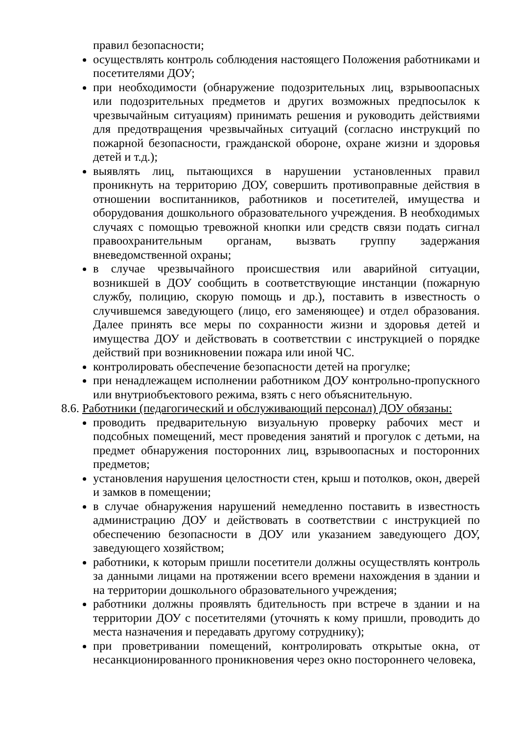правил безопасности;
осуществлять контроль соблюдения настоящего Положения работниками и посетителями ДОУ;
при необходимости (обнаружение подозрительных лиц, взрывоопасных или подозрительных предметов и других возможных предпосылок к чрезвычайным ситуациям) принимать решения и руководить действиями для предотвращения чрезвычайных ситуаций (согласно инструкций по пожарной безопасности, гражданской обороне, охране жизни и здоровья детей и т.д.);
выявлять лиц, пытающихся в нарушении установленных правил проникнуть на территорию ДОУ, совершить противоправные действия в отношении воспитанников, работников и посетителей, имущества и оборудования дошкольного образовательного учреждения. В необходимых случаях с помощью тревожной кнопки или средств связи подать сигнал правоохранительным органам, вызвать группу задержания вневедомственной охраны;
в случае чрезвычайного происшествия или аварийной ситуации, возникшей в ДОУ сообщить в соответствующие инстанции (пожарную службу, полицию, скорую помощь и др.), поставить в известность о случившемся заведующего (лицо, его заменяющее) и отдел образования. Далее принять все меры по сохранности жизни и здоровья детей и имущества ДОУ и действовать в соответствии с инструкцией о порядке действий при возникновении пожара или иной ЧС.
контролировать обеспечение безопасности детей на прогулке;
при ненадлежащем исполнении работником ДОУ контрольно-пропускного или внутриобъектового режима, взять с него объяснительную.
8.6. Работники (педагогический и обслуживающий персонал) ДОУ обязаны:
проводить предварительную визуальную проверку рабочих мест и подсобных помещений, мест проведения занятий и прогулок с детьми, на предмет обнаружения посторонних лиц, взрывоопасных и посторонних предметов;
установления нарушения целостности стен, крыш и потолков, окон, дверей и замков в помещении;
в случае обнаружения нарушений немедленно поставить в известность администрацию ДОУ и действовать в соответствии с инструкцией по обеспечению безопасности в ДОУ или указанием заведующего ДОУ, заведующего хозяйством;
работники, к которым пришли посетители должны осуществлять контроль за данными лицами на протяжении всего времени нахождения в здании и на территории дошкольного образовательного учреждения;
работники должны проявлять бдительность при встрече в здании и на территории ДОУ с посетителями (уточнять к кому пришли, проводить до места назначения и передавать другому сотруднику);
при проветривании помещений, контролировать открытые окна, от несанкционированного проникновения через окно постороннего человека,